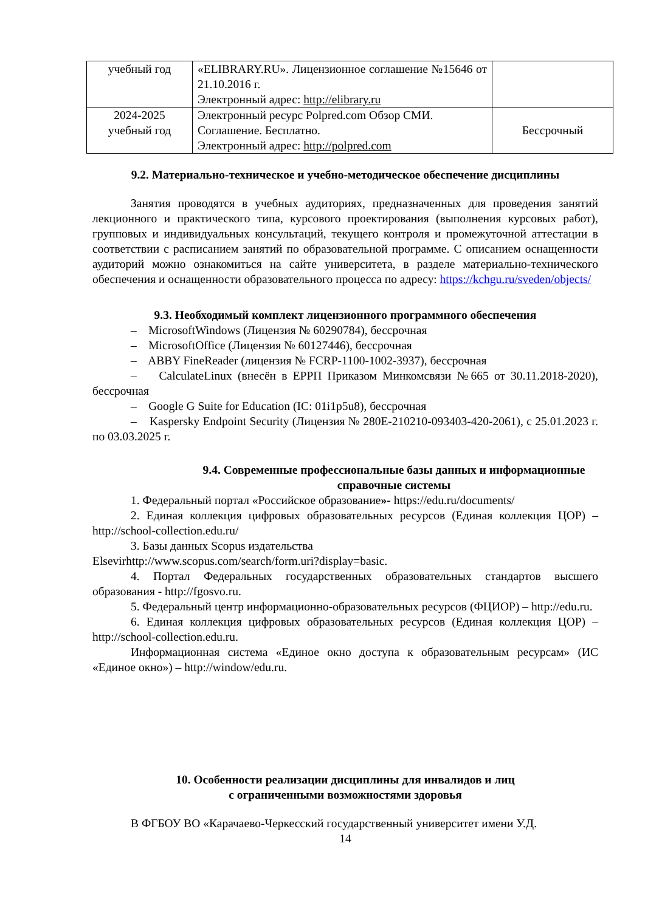| учебный год | «ELIBRARY.RU». Лицензионное соглашение №15646 от 21.10.2016 г. Электронный адрес: http://elibrary.ru | |
| 2024-2025 учебный год | Электронный ресурс Polpred.com Обзор СМИ. Соглашение. Бесплатно. Электронный адрес: http://polpred.com | Бессрочный |
9.2. Материально-техническое и учебно-методическое обеспечение дисциплины
Занятия проводятся в учебных аудиториях, предназначенных для проведения занятий лекционного и практического типа, курсового проектирования (выполнения курсовых работ), групповых и индивидуальных консультаций, текущего контроля и промежуточной аттестации в соответствии с расписанием занятий по образовательной программе. С описанием оснащенности аудиторий можно ознакомиться на сайте университета, в разделе материально-технического обеспечения и оснащенности образовательного процесса по адресу: https://kchgu.ru/sveden/objects/
9.3. Необходимый комплект лицензионного программного обеспечения
– MicrosoftWindows (Лицензия № 60290784), бессрочная
– MicrosoftOffice (Лицензия № 60127446), бессрочная
– ABBY FineReader (лицензия № FCRP-1100-1002-3937), бессрочная
– CalculateLinux (внесён в ЕРРП Приказом Минкомсвязи №665 от 30.11.2018-2020), бессрочная
– Google G Suite for Education (IC: 01i1p5u8), бессрочная
– Kaspersky Endpoint Security (Лицензия № 280E-210210-093403-420-2061), с 25.01.2023 г. по 03.03.2025 г.
9.4. Современные профессиональные базы данных и информационные справочные системы
1. Федеральный портал «Российское образование»- https://edu.ru/documents/
2. Единая коллекция цифровых образовательных ресурсов (Единая коллекция ЦОР) – http://school-collection.edu.ru/
3. Базы данных Scopus издательства
Elsevirhttp://www.scopus.com/search/form.uri?display=basic.
4. Портал Федеральных государственных образовательных стандартов высшего образования - http://fgosvo.ru.
5. Федеральный центр информационно-образовательных ресурсов (ФЦИОР) – http://edu.ru.
6. Единая коллекция цифровых образовательных ресурсов (Единая коллекция ЦОР) – http://school-collection.edu.ru.
Информационная система «Единое окно доступа к образовательным ресурсам» (ИС «Единое окно») – http://window/edu.ru.
10. Особенности реализации дисциплины для инвалидов и лиц
с ограниченными возможностями здоровья
В ФГБОУ ВО «Карачаево-Черкесский государственный университет имени У.Д.
14